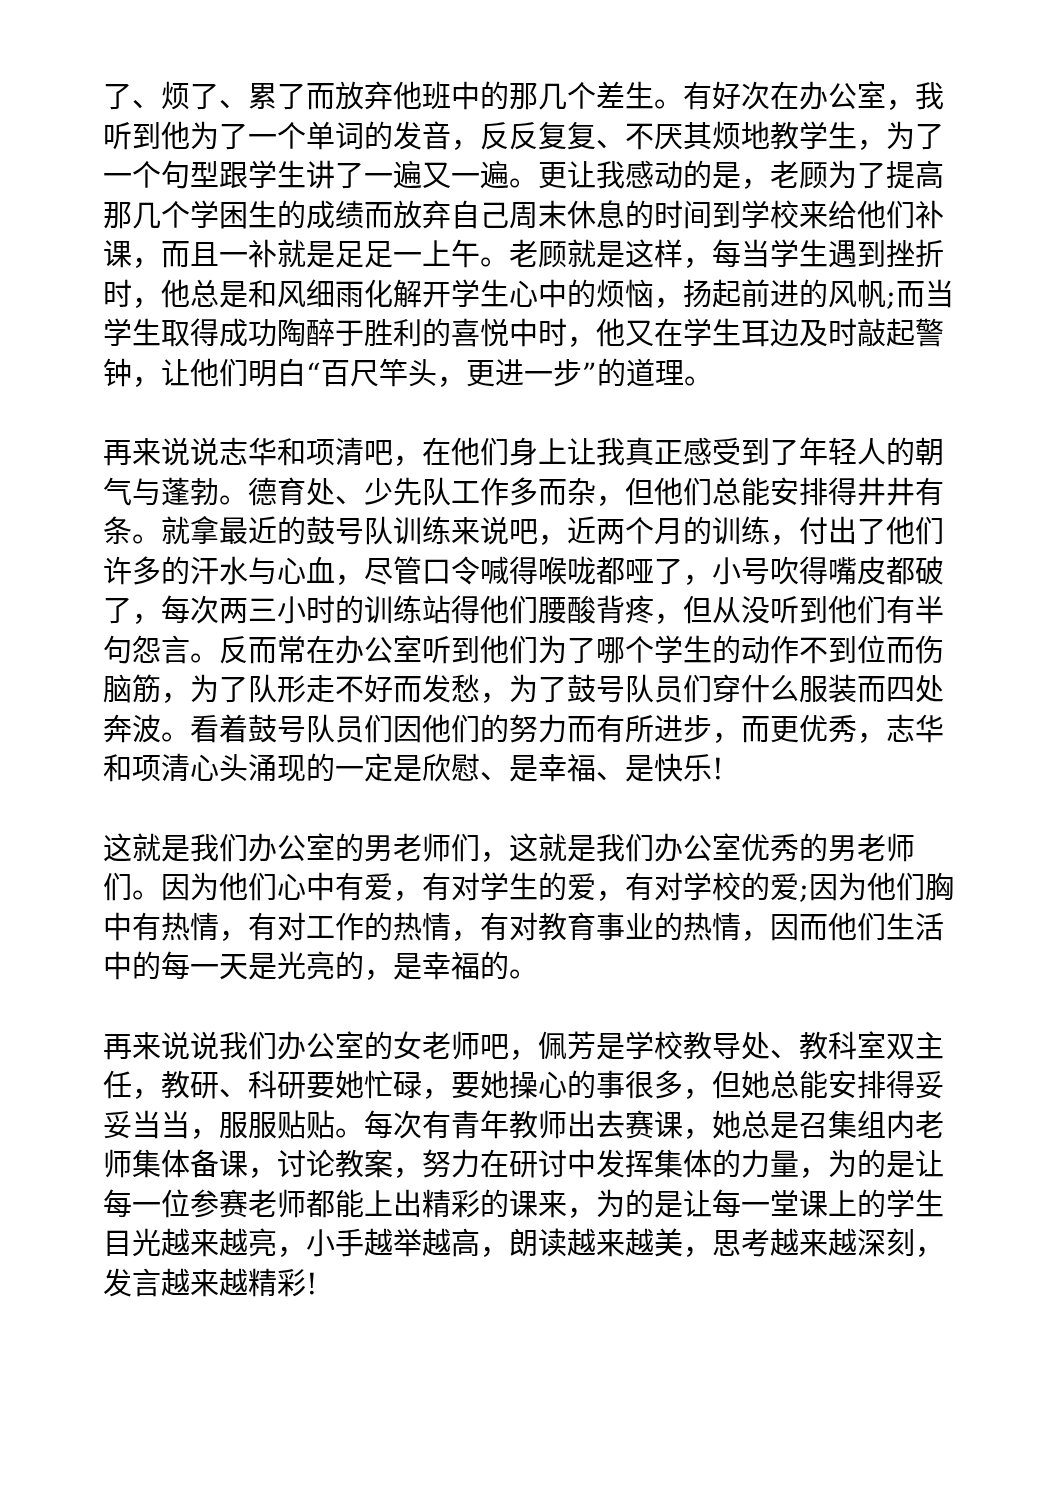了、烦了、累了而放弃他班中的那几个差生。有好次在办公室，我听到他为了一个单词的发音，反反复复、不厌其烦地教学生，为了一个句型跟学生讲了一遍又一遍。更让我感动的是，老顾为了提高那几个学困生的成绩而放弃自己周末休息的时间到学校来给他们补课，而且一补就是足足一上午。老顾就是这样，每当学生遇到挫折时，他总是和风细雨化解开学生心中的烦恼，扬起前进的风帆;而当学生取得成功陶醉于胜利的喜悦中时，他又在学生耳边及时敲起警钟，让他们明白“百尺竿头，更进一步”的道理。
再来说说志华和项清吧，在他们身上让我真正感受到了年轻人的朝气与蓬勃。德育处、少先队工作多而杂，但他们总能安排得井井有条。就拿最近的鼓号队训练来说吧，近两个月的训练，付出了他们许多的汗水与心血，尽管口令喊得喉咙都哑了，小号吹得嘴皮都破了，每次两三小时的训练站得他们腰酸背疼，但从没听到他们有半句怨言。反而常在办公室听到他们为了哪个学生的动作不到位而伤脑筋，为了队形走不好而发愁，为了鼓号队员们穿什么服装而四处奔波。看着鼓号队员们因他们的努力而有所进步，而更优秀，志华和项清心头涌现的一定是欣慰、是幸福、是快乐!
这就是我们办公室的男老师们，这就是我们办公室优秀的男老师们。因为他们心中有爱，有对学生的爱，有对学校的爱;因为他们胸中有热情，有对工作的热情，有对教育事业的热情，因而他们生活中的每一天是光亮的，是幸福的。
再来说说我们办公室的女老师吧，佩芳是学校教导处、教科室双主任，教研、科研要她忙碌，要她操心的事很多，但她总能安排得妥妥当当，服服贴贴。每次有青年教师出去赛课，她总是召集组内老师集体备课，讨论教案，努力在研讨中发挥集体的力量，为的是让每一位参赛老师都能上出精彩的课来，为的是让每一堂课上的学生目光越来越亮，小手越举越高，朗读越来越美，思考越来越深刻，发言越来越精彩!